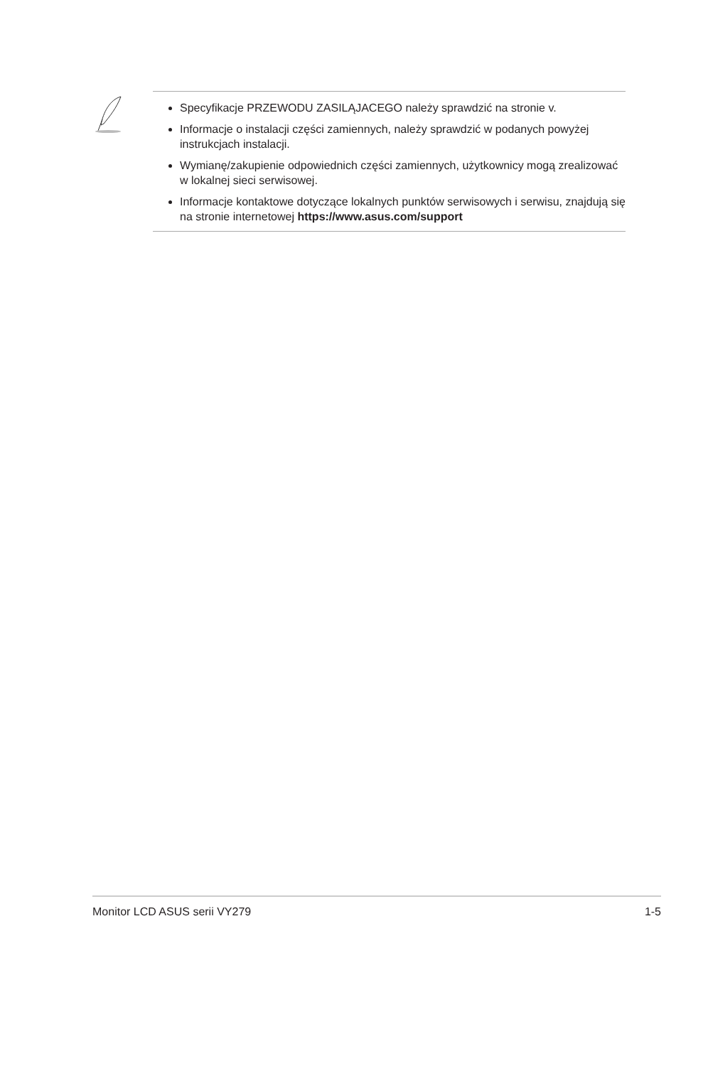Specyfikacje PRZEWODU ZASILĄJACEGO należy sprawdzić na stronie v.
Informacje o instalacji części zamiennych, należy sprawdzić w podanych powyżej instrukcjach instalacji.
Wymianę/zakupienie odpowiednich części zamiennych, użytkownicy mogą zrealizować w lokalnej sieci serwisowej.
Informacje kontaktowe dotyczące lokalnych punktów serwisowych i serwisu, znajdują się na stronie internetowej https://www.asus.com/support
Monitor LCD ASUS serii VY279 1-5